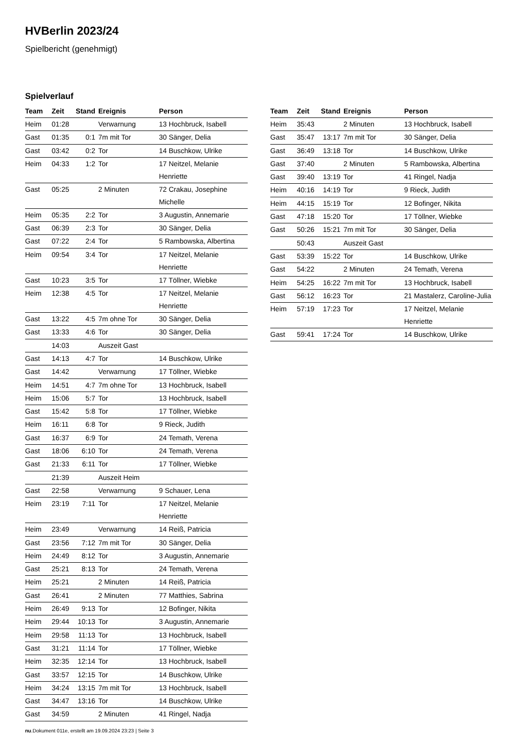HVBerlin 2023/24
Spielbericht (genehmigt)
Spielverlauf
| Team | Zeit | Stand | Ereignis | Person |
| --- | --- | --- | --- | --- |
| Heim | 01:28 | | Verwarnung | 13 Hochbruck, Isabell |
| Gast | 01:35 | 0:1 | 7m mit Tor | 30 Sänger, Delia |
| Gast | 03:42 | 0:2 | Tor | 14 Buschkow, Ulrike |
| Heim | 04:33 | 1:2 | Tor | 17 Neitzel, Melanie Henriette |
| Gast | 05:25 | | 2 Minuten | 72 Crakau, Josephine Michelle |
| Heim | 05:35 | 2:2 | Tor | 3 Augustin, Annemarie |
| Gast | 06:39 | 2:3 | Tor | 30 Sänger, Delia |
| Gast | 07:22 | 2:4 | Tor | 5 Rambowska, Albertina |
| Heim | 09:54 | 3:4 | Tor | 17 Neitzel, Melanie Henriette |
| Gast | 10:23 | 3:5 | Tor | 17 Töllner, Wiebke |
| Heim | 12:38 | 4:5 | Tor | 17 Neitzel, Melanie Henriette |
| Gast | 13:22 | 4:5 | 7m ohne Tor | 30 Sänger, Delia |
| Gast | 13:33 | 4:6 | Tor | 30 Sänger, Delia |
| | 14:03 | | Auszeit Gast | |
| Gast | 14:13 | 4:7 | Tor | 14 Buschkow, Ulrike |
| Gast | 14:42 | | Verwarnung | 17 Töllner, Wiebke |
| Heim | 14:51 | 4:7 | 7m ohne Tor | 13 Hochbruck, Isabell |
| Heim | 15:06 | 5:7 | Tor | 13 Hochbruck, Isabell |
| Gast | 15:42 | 5:8 | Tor | 17 Töllner, Wiebke |
| Heim | 16:11 | 6:8 | Tor | 9 Rieck, Judith |
| Gast | 16:37 | 6:9 | Tor | 24 Temath, Verena |
| Gast | 18:06 | 6:10 | Tor | 24 Temath, Verena |
| Gast | 21:33 | 6:11 | Tor | 17 Töllner, Wiebke |
| | 21:39 | | Auszeit Heim | |
| Gast | 22:58 | | Verwarnung | 9 Schauer, Lena |
| Heim | 23:19 | 7:11 | Tor | 17 Neitzel, Melanie Henriette |
| Heim | 23:49 | | Verwarnung | 14 Reiß, Patricia |
| Gast | 23:56 | 7:12 | 7m mit Tor | 30 Sänger, Delia |
| Heim | 24:49 | 8:12 | Tor | 3 Augustin, Annemarie |
| Gast | 25:21 | 8:13 | Tor | 24 Temath, Verena |
| Heim | 25:21 | | 2 Minuten | 14 Reiß, Patricia |
| Gast | 26:41 | | 2 Minuten | 77 Matthies, Sabrina |
| Heim | 26:49 | 9:13 | Tor | 12 Bofinger, Nikita |
| Heim | 29:44 | 10:13 | Tor | 3 Augustin, Annemarie |
| Heim | 29:58 | 11:13 | Tor | 13 Hochbruck, Isabell |
| Gast | 31:21 | 11:14 | Tor | 17 Töllner, Wiebke |
| Heim | 32:35 | 12:14 | Tor | 13 Hochbruck, Isabell |
| Gast | 33:57 | 12:15 | Tor | 14 Buschkow, Ulrike |
| Heim | 34:24 | 13:15 | 7m mit Tor | 13 Hochbruck, Isabell |
| Gast | 34:47 | 13:16 | Tor | 14 Buschkow, Ulrike |
| Gast | 34:59 | | 2 Minuten | 41 Ringel, Nadja |
| Team | Zeit | Stand | Ereignis | Person |
| --- | --- | --- | --- | --- |
| Heim | 35:43 | | 2 Minuten | 13 Hochbruck, Isabell |
| Gast | 35:47 | 13:17 | 7m mit Tor | 30 Sänger, Delia |
| Gast | 36:49 | 13:18 | Tor | 14 Buschkow, Ulrike |
| Gast | 37:40 | | 2 Minuten | 5 Rambowska, Albertina |
| Gast | 39:40 | 13:19 | Tor | 41 Ringel, Nadja |
| Heim | 40:16 | 14:19 | Tor | 9 Rieck, Judith |
| Heim | 44:15 | 15:19 | Tor | 12 Bofinger, Nikita |
| Gast | 47:18 | 15:20 | Tor | 17 Töllner, Wiebke |
| Gast | 50:26 | 15:21 | 7m mit Tor | 30 Sänger, Delia |
| | 50:43 | | Auszeit Gast | |
| Gast | 53:39 | 15:22 | Tor | 14 Buschkow, Ulrike |
| Gast | 54:22 | | 2 Minuten | 24 Temath, Verena |
| Heim | 54:25 | 16:22 | 7m mit Tor | 13 Hochbruck, Isabell |
| Gast | 56:12 | 16:23 | Tor | 21 Mastalerz, Caroline-Julia |
| Heim | 57:19 | 17:23 | Tor | 17 Neitzel, Melanie Henriette |
| Gast | 59:41 | 17:24 | Tor | 14 Buschkow, Ulrike |
nu.Dokument 011e, erstellt am 19.09.2024 23:23 | Seite 3